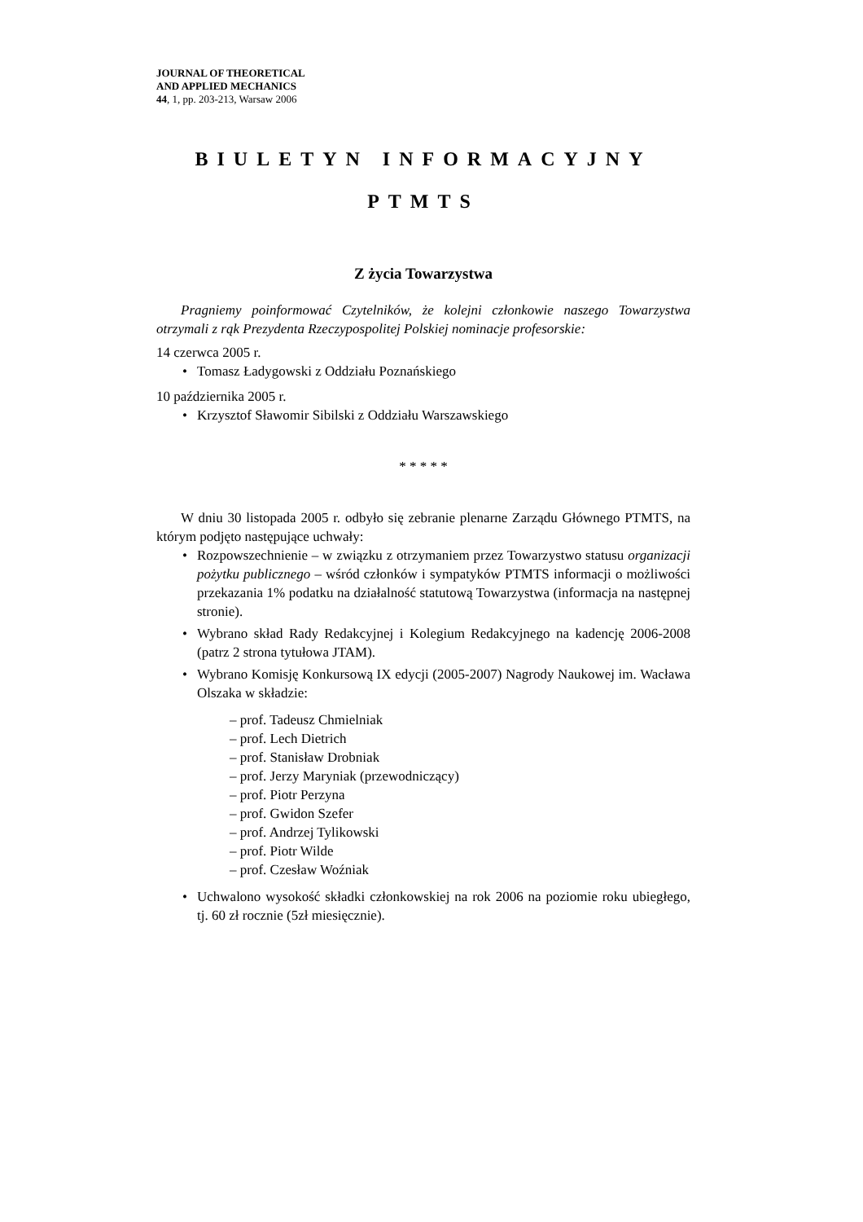JOURNAL OF THEORETICAL
AND APPLIED MECHANICS
44, 1, pp. 203-213, Warsaw 2006
BIULETYN INFORMACYJNY
PTMTS
Z życia Towarzystwa
Pragniemy poinformować Czytelników, że kolejni członkowie naszego Towarzystwa otrzymali z rąk Prezydenta Rzeczypospolitej Polskiej nominacje profesorskie:
14 czerwca 2005 r.
• Tomasz Ładygowski z Oddziału Poznańskiego
10 października 2005 r.
• Krzysztof Sławomir Sibilski z Oddziału Warszawskiego
* * * * *
W dniu 30 listopada 2005 r. odbyło się zebranie plenarne Zarządu Głównego PTMTS, na którym podjęto następujące uchwały:
• Rozpowszechnienie – w związku z otrzymaniem przez Towarzystwo statusu organizacji pożytku publicznego – wśród członków i sympatyków PTMTS informacji o możliwości przekazania 1% podatku na działalność statutową Towarzystwa (informacja na następnej stronie).
• Wybrano skład Rady Redakcyjnej i Kolegium Redakcyjnego na kadencję 2006-2008 (patrz 2 strona tytułowa JTAM).
• Wybrano Komisję Konkursową IX edycji (2005-2007) Nagrody Naukowej im. Wacława Olszaka w składzie:
– prof. Tadeusz Chmielniak
– prof. Lech Dietrich
– prof. Stanisław Drobniak
– prof. Jerzy Maryniak (przewodniczący)
– prof. Piotr Perzyna
– prof. Gwidon Szefer
– prof. Andrzej Tylikowski
– prof. Piotr Wilde
– prof. Czesław Woźniak
• Uchwalono wysokość składki członkowskiej na rok 2006 na poziomie roku ubiegłego, tj. 60 zł rocznie (5zł miesięcznie).